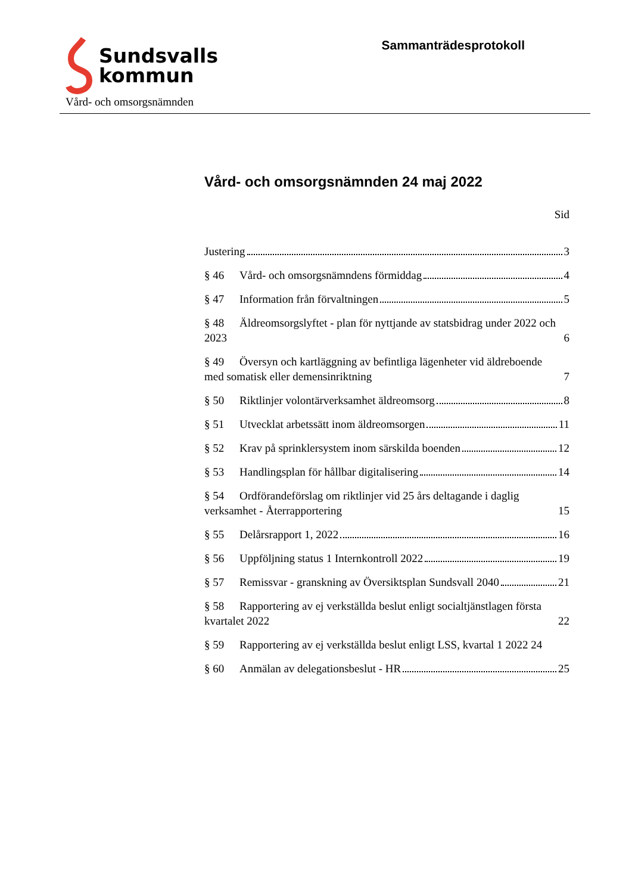Sundsvalls
kommun
Sammanträdesprotokoll
Vård- och omsorgsnämnden
Vård- och omsorgsnämnden 24 maj 2022
Sid
Justering 3
§ 46 Vård- och omsorgsnämndens förmiddag 4
§ 47 Information från förvaltningen 5
§ 48 Äldreomsorgslyftet - plan för nyttjande av statsbidrag under 2022 och 2023 6
§ 49 Översyn och kartläggning av befintliga lägenheter vid äldreboende med somatisk eller demensinriktning 7
§ 50 Riktlinjer volontärverksamhet äldreomsorg 8
§ 51 Utvecklat arbetssätt inom äldreomsorgen 11
§ 52 Krav på sprinklersystem inom särskilda boenden 12
§ 53 Handlingsplan för hållbar digitalisering 14
§ 54 Ordförandeförslag om riktlinjer vid 25 års deltagande i daglig verksamhet - Återrapportering 15
§ 55 Delårsrapport 1, 2022 16
§ 56 Uppföljning status 1 Internkontroll 2022 19
§ 57 Remissvar - granskning av Översiktsplan Sundsvall 2040 21
§ 58 Rapportering av ej verkställda beslut enligt socialtjänstlagen första kvartalet 2022 22
§ 59 Rapportering av ej verkställda beslut enligt LSS, kvartal 1 2022 24
§ 60 Anmälan av delegationsbeslut - HR 25